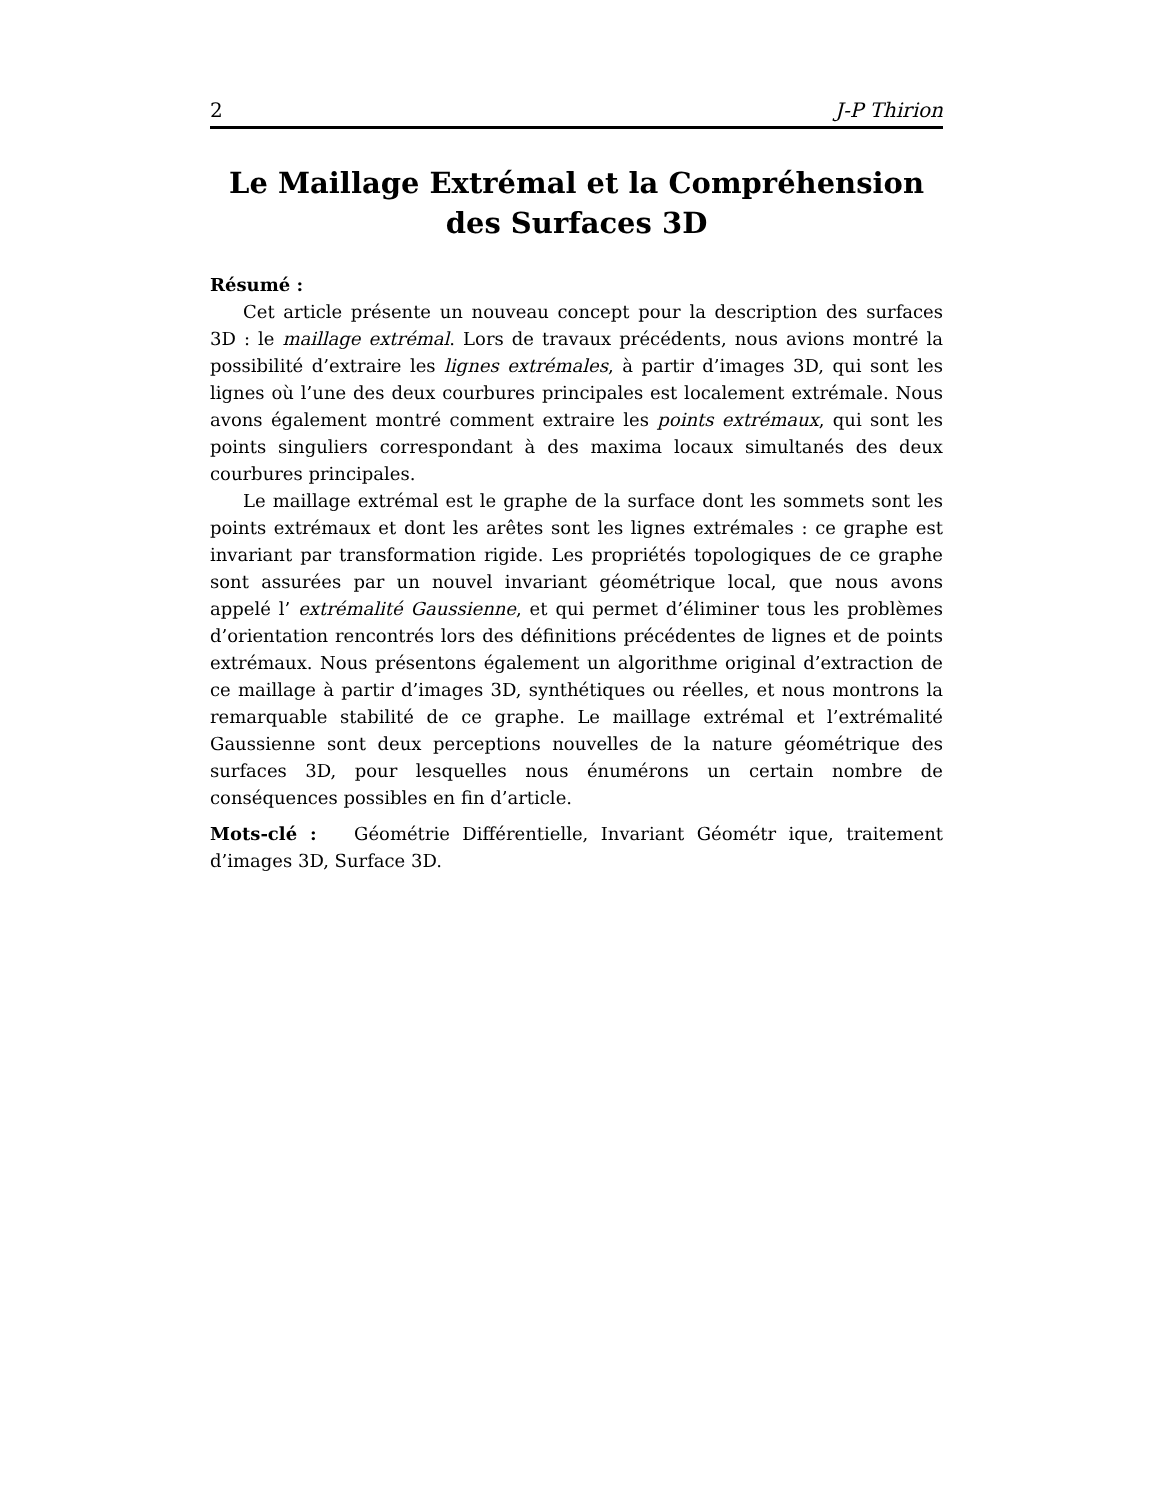2 J-P Thirion
Le Maillage Extrémal et la Compréhension des Surfaces 3D
Résumé :
Cet article présente un nouveau concept pour la description des surfaces 3D : le maillage extrémal. Lors de travaux précédents, nous avions montré la possibilité d’extraire les lignes extrémales, à partir d’images 3D, qui sont les lignes où l’une des deux courbures principales est localement extrémale. Nous avons également montré comment extraire les points extrémaux, qui sont les points singuliers correspondant à des maxima locaux simultanés des deux courbures principales.
Le maillage extrémal est le graphe de la surface dont les sommets sont les points extrémaux et dont les arêtes sont les lignes extrémales : ce graphe est invariant par transformation rigide. Les propriétés topologiques de ce graphe sont assurées par un nouvel invariant géométrique local, que nous avons appelé l’ extrémalité Gaussienne, et qui permet d’éliminer tous les problèmes d’orientation rencontrés lors des définitions précédentes de lignes et de points extrémaux. Nous présentons également un algorithme original d’extraction de ce maillage à partir d’images 3D, synthétiques ou réelles, et nous montrons la remarquable stabilité de ce graphe. Le maillage extrémal et l’extrémalité Gaussienne sont deux perceptions nouvelles de la nature géométrique des surfaces 3D, pour lesquelles nous énumérons un certain nombre de conséquences possibles en fin d’article.
Mots-clé : Géométrie Différentielle, Invariant Géométr ique, traitement d’images 3D, Surface 3D.